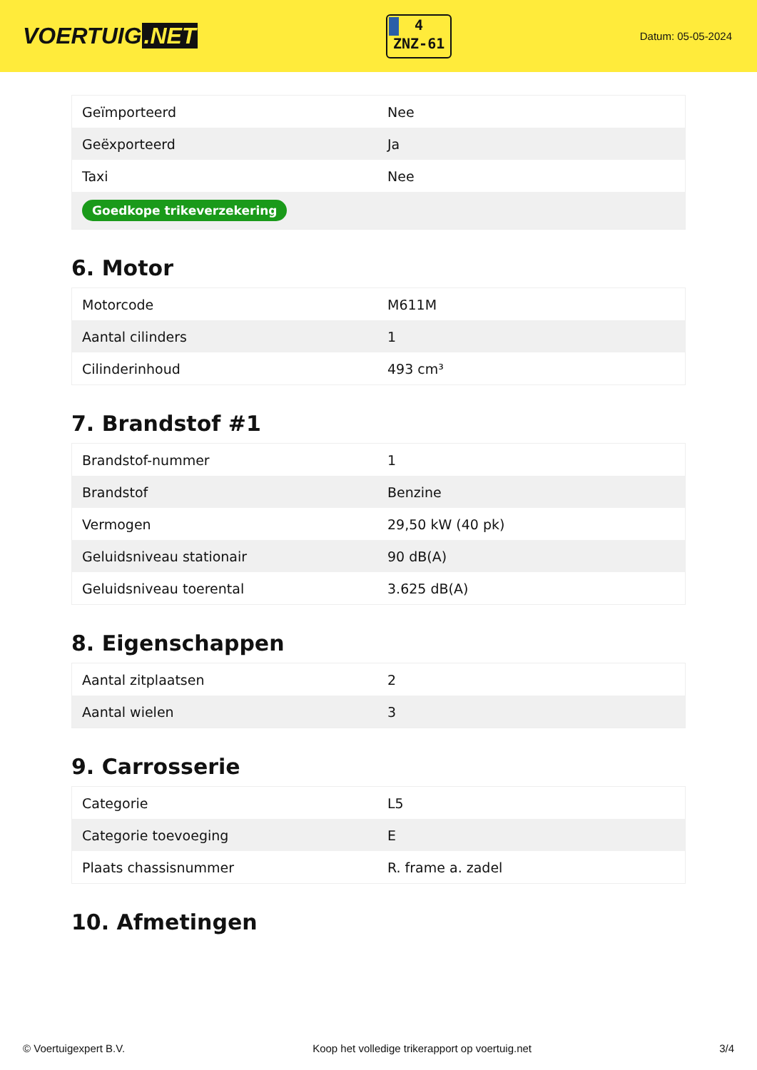VOERTUIG.NET
4
ZNZ-61
Datum: 05-05-2024
| Geïmporteerd | Nee |
| Geëxporteerd | Ja |
| Taxi | Nee |
| Goedkope trikeverzekering | |
6. Motor
| Motorcode | M611M |
| Aantal cilinders | 1 |
| Cilinderinhoud | 493 cm³ |
7. Brandstof #1
| Brandstof-nummer | 1 |
| Brandstof | Benzine |
| Vermogen | 29,50 kW (40 pk) |
| Geluidsniveau stationair | 90 dB(A) |
| Geluidsniveau toerental | 3.625 dB(A) |
8. Eigenschappen
| Aantal zitplaatsen | 2 |
| Aantal wielen | 3 |
9. Carrosserie
| Categorie | L5 |
| Categorie toevoeging | E |
| Plaats chassisnummer | R. frame a. zadel |
10. Afmetingen
© Voertuigexpert B.V. Koop het volledige trikerapport op voertuig.net 3/4